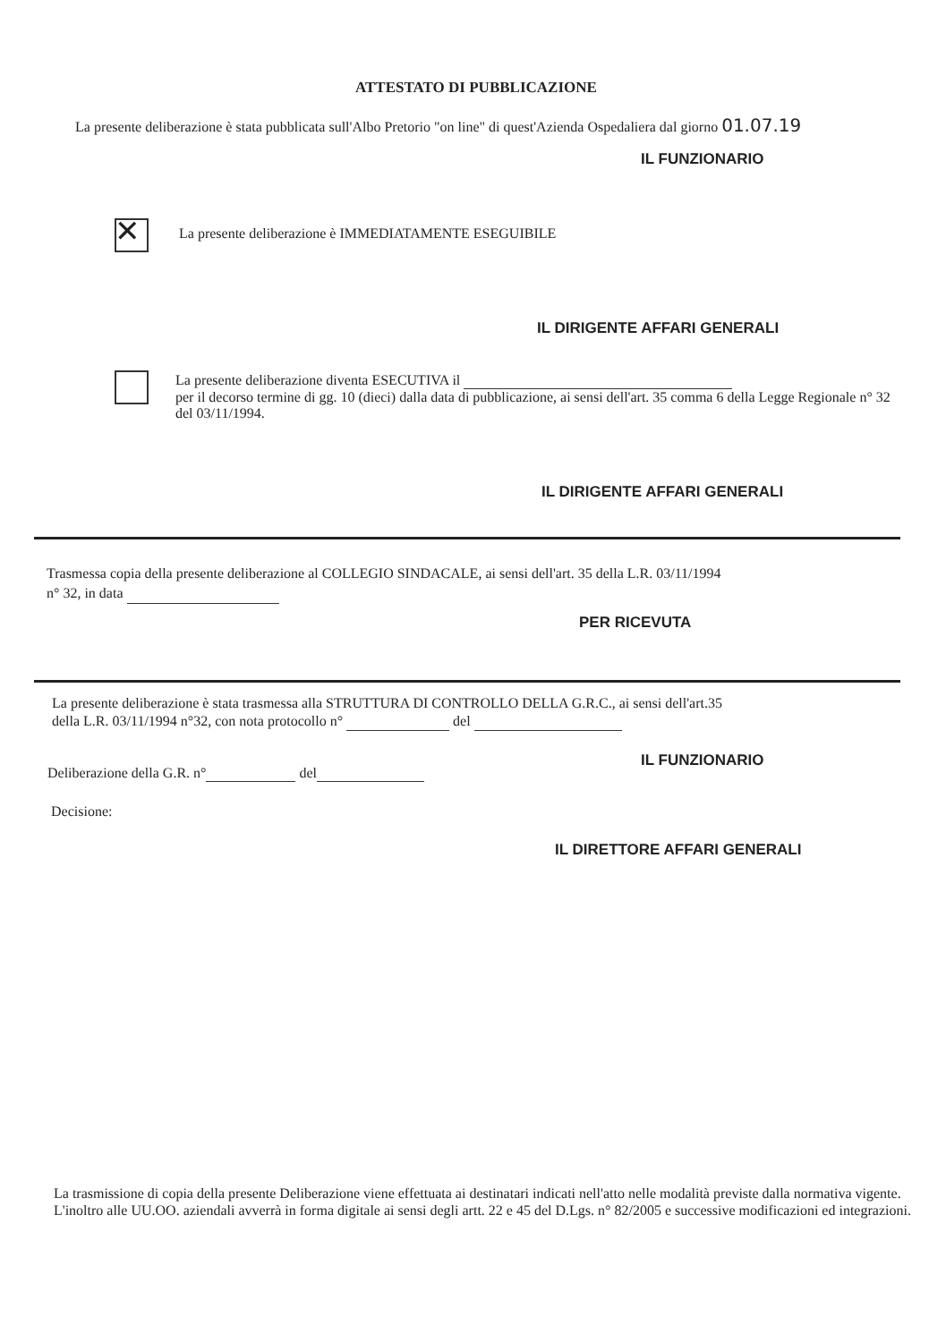ATTESTATO DI PUBBLICAZIONE
La presente deliberazione è stata pubblicata sull'Albo Pretorio "on line" di quest'Azienda Ospedaliera dal giorno 01.07.19
IL FUNZIONARIO
✕
La presente deliberazione è IMMEDIATAMENTE ESEGUIBILE
IL DIRIGENTE AFFARI GENERALI
La presente deliberazione diventa ESECUTIVA il
per il decorso termine di gg. 10 (dieci) dalla data di pubblicazione, ai sensi dell'art. 35 comma 6 della Legge Regionale n° 32 del 03/11/1994.
IL DIRIGENTE AFFARI GENERALI
Trasmessa copia della presente deliberazione al COLLEGIO SINDACALE, ai sensi dell'art. 35 della L.R. 03/11/1994
n° 32, in data
PER RICEVUTA
La presente deliberazione è stata trasmessa alla STRUTTURA DI CONTROLLO DELLA G.R.C., ai sensi dell'art.35
della L.R. 03/11/1994 n°32, con nota protocollo n° del
IL FUNZIONARIO
Deliberazione della G.R. n° del
Decisione:
IL DIRETTORE AFFARI GENERALI
La trasmissione di copia della presente Deliberazione viene effettuata ai destinatari indicati nell'atto nelle modalità previste dalla normativa vigente. L'inoltro alle UU.OO. aziendali avverrà in forma digitale ai sensi degli artt. 22 e 45 del D.Lgs. n° 82/2005 e successive modificazioni ed integrazioni.